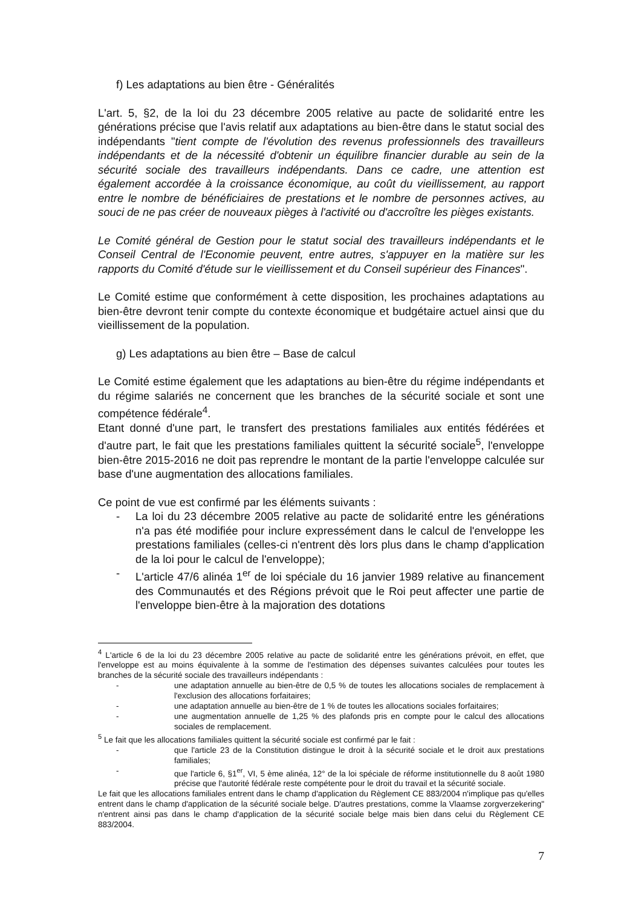f) Les adaptations au bien être - Généralités
L'art. 5, §2, de la loi du 23 décembre 2005 relative au pacte de solidarité entre les générations précise que l'avis relatif aux adaptations au bien-être dans le statut social des indépendants "tient compte de l'évolution des revenus professionnels des travailleurs indépendants et de la nécessité d'obtenir un équilibre financier durable au sein de la sécurité sociale des travailleurs indépendants. Dans ce cadre, une attention est également accordée à la croissance économique, au coût du vieillissement, au rapport entre le nombre de bénéficiaires de prestations et le nombre de personnes actives, au souci de ne pas créer de nouveaux pièges à l'activité ou d'accroître les pièges existants.
Le Comité général de Gestion pour le statut social des travailleurs indépendants et le Conseil Central de l'Economie peuvent, entre autres, s'appuyer en la matière sur les rapports du Comité d'étude sur le vieillissement et du Conseil supérieur des Finances".
Le Comité estime que conformément à cette disposition, les prochaines adaptations au bien-être devront tenir compte du contexte économique et budgétaire actuel ainsi que du vieillissement de la population.
g) Les adaptations au bien être – Base de calcul
Le Comité estime également que les adaptations au bien-être du régime indépendants et du régime salariés ne concernent que les branches de la sécurité sociale et sont une compétence fédérale<sup>4</sup>.
Etant donné d'une part, le transfert des prestations familiales aux entités fédérées et d'autre part, le fait que les prestations familiales quittent la sécurité sociale<sup>5</sup>, l'enveloppe bien-être 2015-2016 ne doit pas reprendre le montant de la partie l'enveloppe calculée sur base d'une augmentation des allocations familiales.
Ce point de vue est confirmé par les éléments suivants :
- La loi du 23 décembre 2005 relative au pacte de solidarité entre les générations n'a pas été modifiée pour inclure expressément dans le calcul de l'enveloppe les prestations familiales (celles-ci n'entrent dès lors plus dans le champ d'application de la loi pour le calcul de l'enveloppe);
- L'article 47/6 alinéa 1<sup>er</sup> de loi spéciale du 16 janvier 1989 relative au financement des Communautés et des Régions prévoit que le Roi peut affecter une partie de l'enveloppe bien-être à la majoration des dotations
<sup>4</sup> L'article 6 de la loi du 23 décembre 2005 relative au pacte de solidarité entre les générations prévoit, en effet, que l'enveloppe est au moins équivalente à la somme de l'estimation des dépenses suivantes calculées pour toutes les branches de la sécurité sociale des travailleurs indépendants :
- une adaptation annuelle au bien-être de 0,5 % de toutes les allocations sociales de remplacement à l'exclusion des allocations forfaitaires;
- une adaptation annuelle au bien-être de 1 % de toutes les allocations sociales forfaitaires;
- une augmentation annuelle de 1,25 % des plafonds pris en compte pour le calcul des allocations sociales de remplacement.
<sup>5</sup> Le fait que les allocations familiales quittent la sécurité sociale est confirmé par le fait :
- que l'article 23 de la Constitution distingue le droit à la sécurité sociale et le droit aux prestations familiales;
- que l'article 6, §1<sup>er</sup>, VI, 5 ème alinéa, 12° de la loi spéciale de réforme institutionnelle du 8 août 1980 précise que l'autorité fédérale reste compétente pour le droit du travail et la sécurité sociale.
Le fait que les allocations familiales entrent dans le champ d'application du Règlement CE 883/2004 n'implique pas qu'elles entrent dans le champ d'application de la sécurité sociale belge. D'autres prestations, comme la Vlaamse zorgverzekering" n'entrent ainsi pas dans le champ d'application de la sécurité sociale belge mais bien dans celui du Règlement CE 883/2004.
7